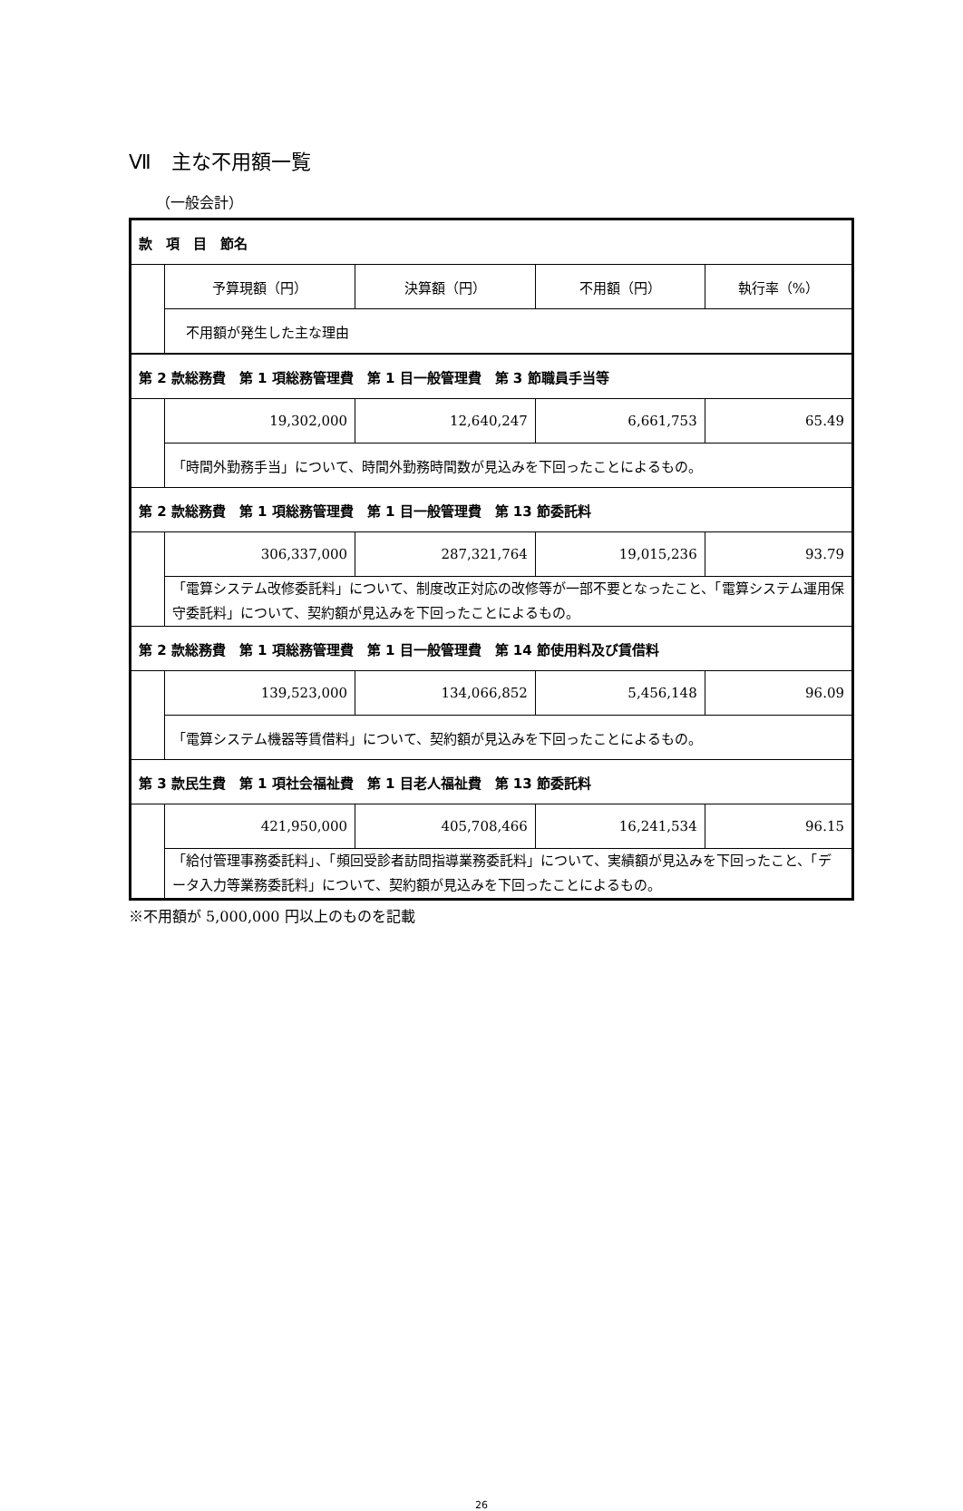Ⅶ　主な不用額一覧
（一般会計）
| 款 項 目 節名 | | | | |
| | 予算現額（円） | 決算額（円） | 不用額（円） | 執行率（%） |
| | 不用額が発生した主な理由 | | | |
| 第 2 款総務費 第 1 項総務管理費 第 1 目一般管理費 第 3 節職員手当等 | | | | |
| | 19,302,000 | 12,640,247 | 6,661,753 | 65.49 |
| | 「時間外勤務手当」について、時間外勤務時間数が見込みを下回ったことによるもの。 | | | |
| 第 2 款総務費 第 1 項総務管理費 第 1 目一般管理費 第 13 節委託料 | | | | |
| | 306,337,000 | 287,321,764 | 19,015,236 | 93.79 |
| | 「電算システム改修委託料」について、制度改正対応の改修等が一部不要となったこと、「電算システム運用保守委託料」について、契約額が見込みを下回ったことによるもの。 | | | |
| 第 2 款総務費 第 1 項総務管理費 第 1 目一般管理費 第 14 節使用料及び賃借料 | | | | |
| | 139,523,000 | 134,066,852 | 5,456,148 | 96.09 |
| | 「電算システム機器等賃借料」について、契約額が見込みを下回ったことによるもの。 | | | |
| 第 3 款民生費 第 1 項社会福祉費 第 1 目老人福祉費 第 13 節委託料 | | | | |
| | 421,950,000 | 405,708,466 | 16,241,534 | 96.15 |
| | 「給付管理事務委託料」、「頻回受診者訪問指導業務委託料」について、実績額が見込みを下回ったこと、「データ入力等業務委託料」について、契約額が見込みを下回ったことによるもの。 | | | |
※不用額が 5,000,000 円以上のものを記載
26